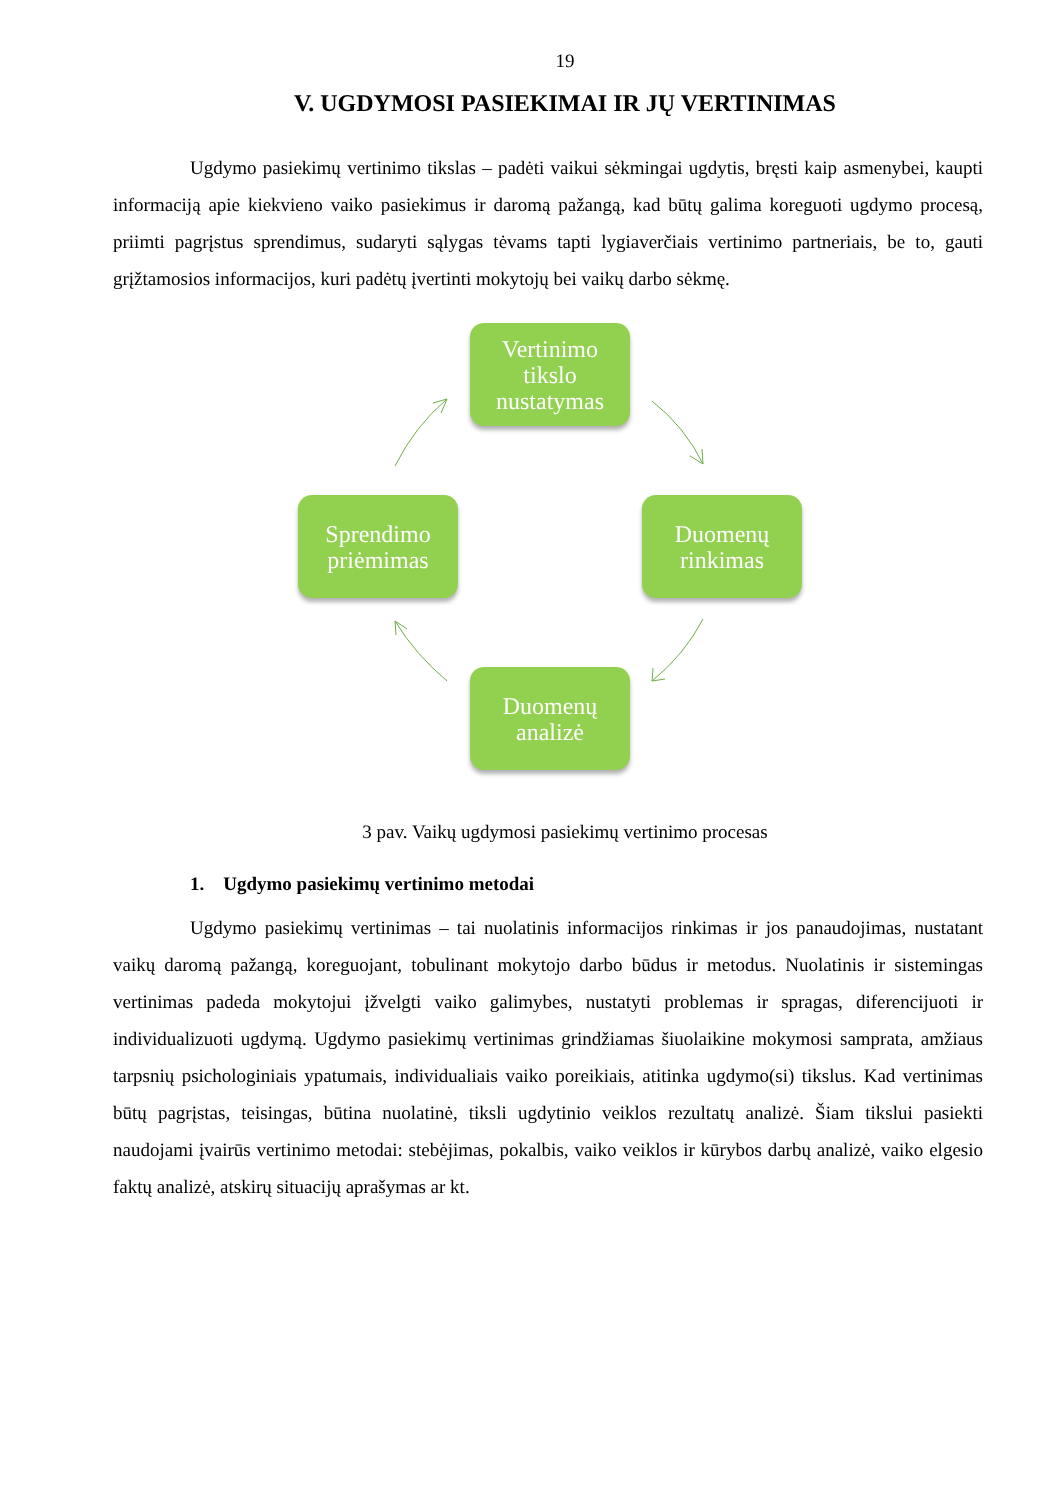19
V. UGDYMOSI PASIEKIMAI IR JŲ VERTINIMAS
Ugdymo pasiekimų vertinimo tikslas – padėti vaikui sėkmingai ugdytis, bręsti kaip asmenybei, kaupti informaciją apie kiekvieno vaiko pasiekimus ir daromą pažangą, kad būtų galima koreguoti ugdymo procesą, priimti pagrįstus sprendimus, sudaryti sąlygas tėvams tapti lygiaverčiais vertinimo partneriais, be to, gauti grįžtamosios informacijos, kuri padėtų įvertinti mokytojų bei vaikų darbo sėkmę.
Vertinimo
tikslo
nustatymas
Sprendimo
priėmimas
Duomenų
rinkimas
Duomenų
analizė
3 pav. Vaikų ugdymosi pasiekimų vertinimo procesas
1. Ugdymo pasiekimų vertinimo metodai
Ugdymo pasiekimų vertinimas – tai nuolatinis informacijos rinkimas ir jos panaudojimas, nustatant vaikų daromą pažangą, koreguojant, tobulinant mokytojo darbo būdus ir metodus. Nuolatinis ir sistemingas vertinimas padeda mokytojui įžvelgti vaiko galimybes, nustatyti problemas ir spragas, diferencijuoti ir individualizuoti ugdymą. Ugdymo pasiekimų vertinimas grindžiamas šiuolaikine mokymosi samprata, amžiaus tarpsnių psichologiniais ypatumais, individualiais vaiko poreikiais, atitinka ugdymo(si) tikslus. Kad vertinimas būtų pagrįstas, teisingas, būtina nuolatinė, tiksli ugdytinio veiklos rezultatų analizė. Šiam tikslui pasiekti naudojami įvairūs vertinimo metodai: stebėjimas, pokalbis, vaiko veiklos ir kūrybos darbų analizė, vaiko elgesio faktų analizė, atskirų situacijų aprašymas ar kt.